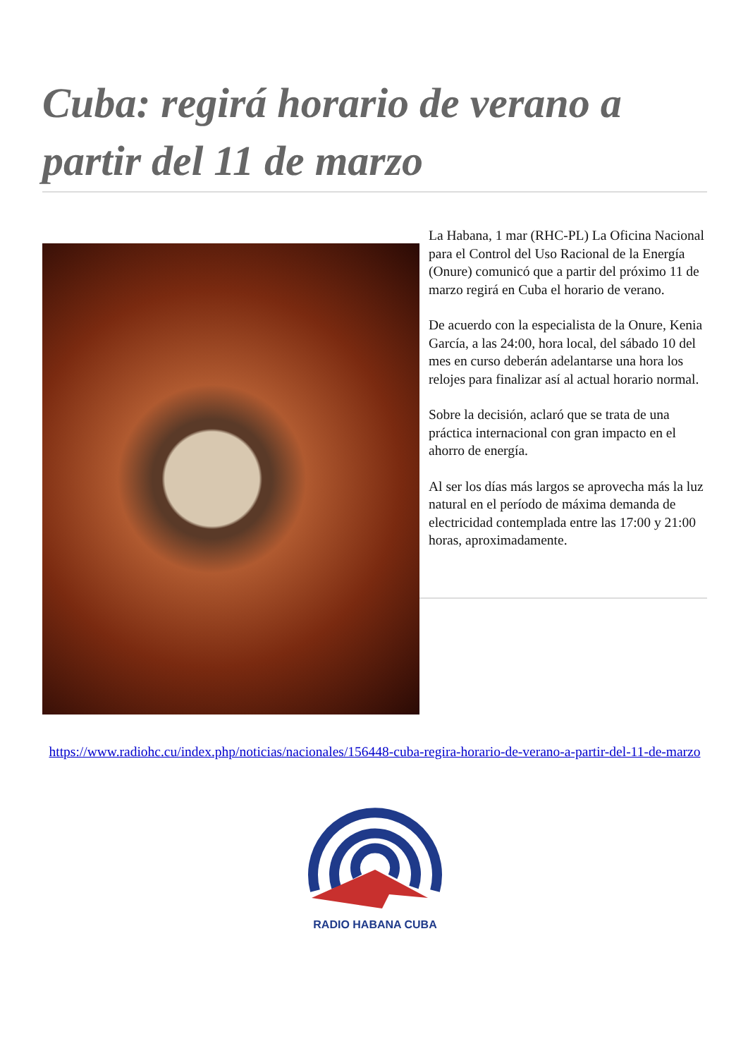Cuba: regirá horario de verano a partir del 11 de marzo
La Habana, 1 mar (RHC-PL) La Oficina Nacional para el Control del Uso Racional de la Energía (Onure) comunicó que a partir del próximo 11 de marzo regirá en Cuba el horario de verano.
De acuerdo con la especialista de la Onure, Kenia García, a las 24:00, hora local, del sábado 10 del mes en curso deberán adelantarse una hora los relojes para finalizar así al actual horario normal.
Sobre la decisión, aclaró que se trata de una práctica internacional con gran impacto en el ahorro de energía.
Al ser los días más largos se aprovecha más la luz natural en el período de máxima demanda de electricidad contemplada entre las 17:00 y 21:00 horas, aproximadamente.
https://www.radiohc.cu/index.php/noticias/nacionales/156448-cuba-regira-horario-de-verano-a-partir-del-11-de-marzo
RADIO HABANA CUBA